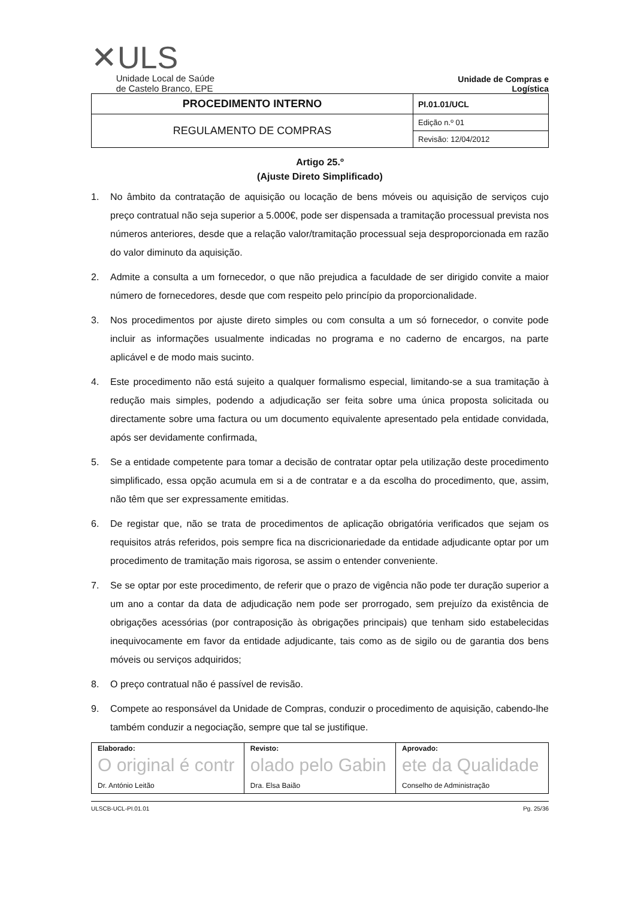✕ULS
Unidade Local de Saúde
de Castelo Branco, EPE
Unidade de Compras e Logística
| PROCEDIMENTO INTERNO | PI.01.01/UCL |
| REGULAMENTO DE COMPRAS | Edição n.º 01 |
| | Revisão: 12/04/2012 |
Artigo 25.º
(Ajuste Direto Simplificado)
1. No âmbito da contratação de aquisição ou locação de bens móveis ou aquisição de serviços cujo preço contratual não seja superior a 5.000€, pode ser dispensada a tramitação processual prevista nos números anteriores, desde que a relação valor/tramitação processual seja desproporcionada em razão do valor diminuto da aquisição.
2. Admite a consulta a um fornecedor, o que não prejudica a faculdade de ser dirigido convite a maior número de fornecedores, desde que com respeito pelo princípio da proporcionalidade.
3. Nos procedimentos por ajuste direto simples ou com consulta a um só fornecedor, o convite pode incluir as informações usualmente indicadas no programa e no caderno de encargos, na parte aplicável e de modo mais sucinto.
4. Este procedimento não está sujeito a qualquer formalismo especial, limitando-se a sua tramitação à redução mais simples, podendo a adjudicação ser feita sobre uma única proposta solicitada ou directamente sobre uma factura ou um documento equivalente apresentado pela entidade convidada, após ser devidamente confirmada,
5. Se a entidade competente para tomar a decisão de contratar optar pela utilização deste procedimento simplificado, essa opção acumula em si a de contratar e a da escolha do procedimento, que, assim, não têm que ser expressamente emitidas.
6. De registar que, não se trata de procedimentos de aplicação obrigatória verificados que sejam os requisitos atrás referidos, pois sempre fica na discricionariedade da entidade adjudicante optar por um procedimento de tramitação mais rigorosa, se assim o entender conveniente.
7. Se se optar por este procedimento, de referir que o prazo de vigência não pode ter duração superior a um ano a contar da data de adjudicação nem pode ser prorrogado, sem prejuízo da existência de obrigações acessórias (por contraposição às obrigações principais) que tenham sido estabelecidas inequivocamente em favor da entidade adjudicante, tais como as de sigilo ou de garantia dos bens móveis ou serviços adquiridos;
8. O preço contratual não é passível de revisão.
9. Compete ao responsável da Unidade de Compras, conduzir o procedimento de aquisição, cabendo-lhe também conduzir a negociação, sempre que tal se justifique.
| Elaborado: O original é contr Dr. António Leitão | Revisto: olado pelo Gabin Dra. Elsa Baião | Aprovado: ete da Qualidade Conselho de Administração |
ULSCB-UCL-PI.01.01 Pg. 25/36